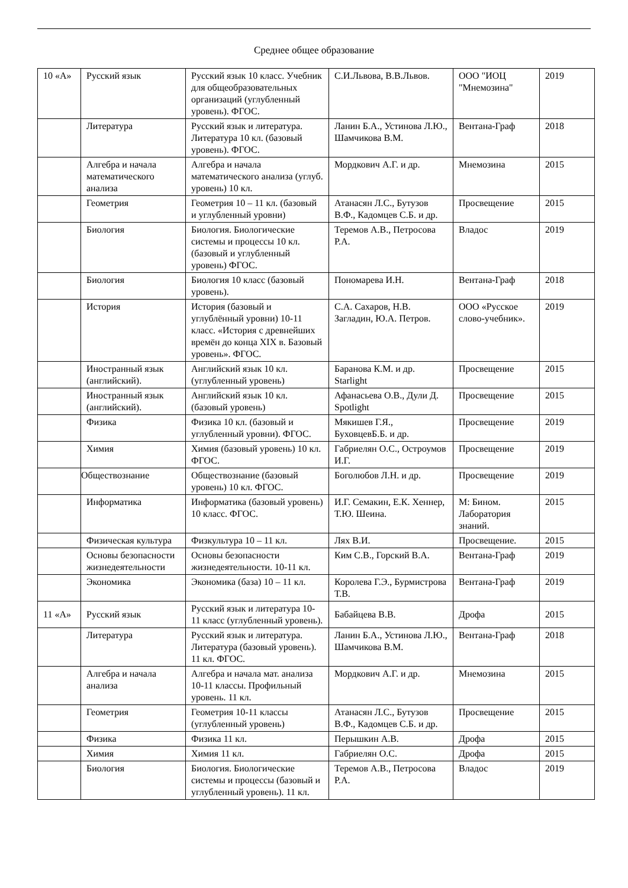Среднее общее образование
| 10 «А» | Русский язык | Русский язык 10 класс. Учебник для общеобразовательных организаций (углубленный уровень). ФГОС. | С.И.Львова, В.В.Львов. | ООО "ИОЦ "Мнемозина" | 2019 |
| | Литература | Русский язык и литература. Литература 10 кл. (базовый уровень). ФГОС. | Ланин Б.А., Устинова Л.Ю., Шамчикова В.М. | Вентана-Граф | 2018 |
| | Алгебра и начала математического анализа | Алгебра и начала математического анализа (углуб. уровень) 10 кл. | Мордкович А.Г. и др. | Мнемозина | 2015 |
| | Геометрия | Геометрия 10 – 11 кл. (базовый и углубленный уровни) | Атанасян Л.С., Бутузов В.Ф., Кадомцев С.Б. и др. | Просвещение | 2015 |
| | Биология | Биология. Биологические системы и процессы 10 кл. (базовый и углубленный уровень) ФГОС. | Теремов А.В., Петросова Р.А. | Владос | 2019 |
| | Биология | Биология 10 класс (базовый уровень). | Пономарева И.Н. | Вентана-Граф | 2018 |
| | История | История (базовый и углублённый уровни) 10-11 класс. «История с древнейших времён до конца XIX в. Базовый уровень». ФГОС. | С.А. Сахаров, Н.В. Загладин, Ю.А. Петров. | ООО «Русское слово-учебник». | 2019 |
| | Иностранный язык (английский). | Английский язык 10 кл. (углубленный уровень) | Баранова К.М. и др. Starlight | Просвещение | 2015 |
| | Иностранный язык (английский). | Английский язык 10 кл. (базовый уровень) | Афанасьева О.В., Дули Д. Spotlight | Просвещение | 2015 |
| | Физика | Физика 10 кл. (базовый и углубленный уровни). ФГОС. | Мякишев Г.Я., БуховцевБ.Б. и др. | Просвещение | 2019 |
| | Химия | Химия (базовый уровень) 10 кл. ФГОС. | Габриелян О.С., Остроумов И.Г. | Просвещение | 2019 |
| | Обществознание | Обществознание (базовый уровень) 10 кл. ФГОС. | Боголюбов Л.Н. и др. | Просвещение | 2019 |
| | Информатика | Информатика (базовый уровень) 10 класс. ФГОС. | И.Г. Семакин, Е.К. Хеннер, Т.Ю. Шеина. | М: Бином. Лаборатория знаний. | 2015 |
| | Физическая культура | Физкультура 10 – 11 кл. | Лях В.И. | Просвещение. | 2015 |
| | Основы безопасности жизнедеятельности | Основы безопасности жизнедеятельности. 10-11 кл. | Ким С.В., Горский В.А. | Вентана-Граф | 2019 |
| | Экономика | Экономика (база) 10 – 11 кл. | Королева Г.Э., Бурмистрова Т.В. | Вентана-Граф | 2019 |
| 11 «А» | Русский язык | Русский язык и литература 10-11 класс (углубленный уровень). | Бабайцева В.В. | Дрофа | 2015 |
| | Литература | Русский язык и литература. Литература (базовый уровень). 11 кл. ФГОС. | Ланин Б.А., Устинова Л.Ю., Шамчикова В.М. | Вентана-Граф | 2018 |
| | Алгебра и начала анализа | Алгебра и начала мат. анализа 10-11 классы. Профильный уровень. 11 кл. | Мордкович А.Г. и др. | Мнемозина | 2015 |
| | Геометрия | Геометрия 10-11 классы (углубленный уровень) | Атанасян Л.С., Бутузов В.Ф., Кадомцев С.Б. и др. | Просвещение | 2015 |
| | Физика | Физика 11 кл. | Перышкин А.В. | Дрофа | 2015 |
| | Химия | Химия 11 кл. | Габриелян О.С. | Дрофа | 2015 |
| | Биология | Биология. Биологические системы и процессы (базовый и углубленный уровень). 11 кл. | Теремов А.В., Петросова Р.А. | Владос | 2019 |